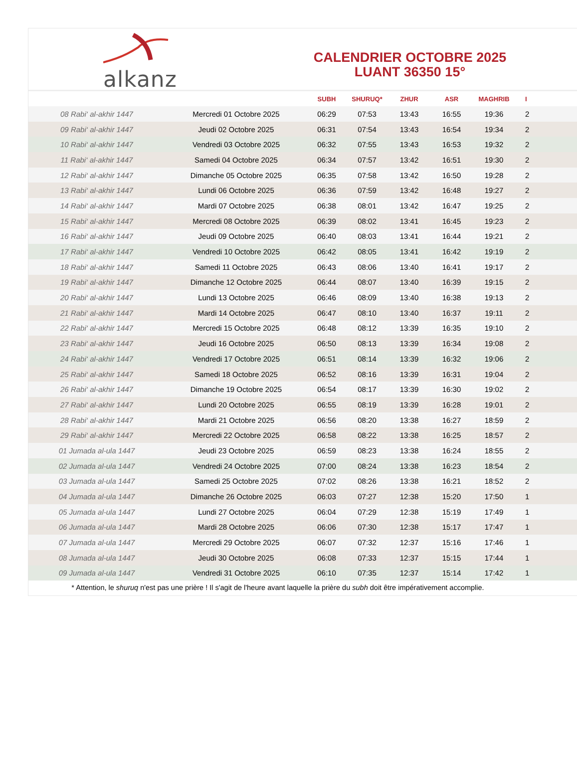alkanz
CALENDRIER OCTOBRE 2025
LUANT 36350 15°
| | | SUBH | SHURUQ* | ZHUR | ASR | MAGHRIB | I |
| --- | --- | --- | --- | --- | --- | --- | --- |
| 08 Rabi‘ al-akhir 1447 | Mercredi 01 Octobre 2025 | 06:29 | 07:53 | 13:43 | 16:55 | 19:36 | 2 |
| 09 Rabi‘ al-akhir 1447 | Jeudi 02 Octobre 2025 | 06:31 | 07:54 | 13:43 | 16:54 | 19:34 | 2 |
| 10 Rabi‘ al-akhir 1447 | Vendredi 03 Octobre 2025 | 06:32 | 07:55 | 13:43 | 16:53 | 19:32 | 2 |
| 11 Rabi‘ al-akhir 1447 | Samedi 04 Octobre 2025 | 06:34 | 07:57 | 13:42 | 16:51 | 19:30 | 2 |
| 12 Rabi‘ al-akhir 1447 | Dimanche 05 Octobre 2025 | 06:35 | 07:58 | 13:42 | 16:50 | 19:28 | 2 |
| 13 Rabi‘ al-akhir 1447 | Lundi 06 Octobre 2025 | 06:36 | 07:59 | 13:42 | 16:48 | 19:27 | 2 |
| 14 Rabi‘ al-akhir 1447 | Mardi 07 Octobre 2025 | 06:38 | 08:01 | 13:42 | 16:47 | 19:25 | 2 |
| 15 Rabi‘ al-akhir 1447 | Mercredi 08 Octobre 2025 | 06:39 | 08:02 | 13:41 | 16:45 | 19:23 | 2 |
| 16 Rabi‘ al-akhir 1447 | Jeudi 09 Octobre 2025 | 06:40 | 08:03 | 13:41 | 16:44 | 19:21 | 2 |
| 17 Rabi‘ al-akhir 1447 | Vendredi 10 Octobre 2025 | 06:42 | 08:05 | 13:41 | 16:42 | 19:19 | 2 |
| 18 Rabi‘ al-akhir 1447 | Samedi 11 Octobre 2025 | 06:43 | 08:06 | 13:40 | 16:41 | 19:17 | 2 |
| 19 Rabi‘ al-akhir 1447 | Dimanche 12 Octobre 2025 | 06:44 | 08:07 | 13:40 | 16:39 | 19:15 | 2 |
| 20 Rabi‘ al-akhir 1447 | Lundi 13 Octobre 2025 | 06:46 | 08:09 | 13:40 | 16:38 | 19:13 | 2 |
| 21 Rabi‘ al-akhir 1447 | Mardi 14 Octobre 2025 | 06:47 | 08:10 | 13:40 | 16:37 | 19:11 | 2 |
| 22 Rabi‘ al-akhir 1447 | Mercredi 15 Octobre 2025 | 06:48 | 08:12 | 13:39 | 16:35 | 19:10 | 2 |
| 23 Rabi‘ al-akhir 1447 | Jeudi 16 Octobre 2025 | 06:50 | 08:13 | 13:39 | 16:34 | 19:08 | 2 |
| 24 Rabi‘ al-akhir 1447 | Vendredi 17 Octobre 2025 | 06:51 | 08:14 | 13:39 | 16:32 | 19:06 | 2 |
| 25 Rabi‘ al-akhir 1447 | Samedi 18 Octobre 2025 | 06:52 | 08:16 | 13:39 | 16:31 | 19:04 | 2 |
| 26 Rabi‘ al-akhir 1447 | Dimanche 19 Octobre 2025 | 06:54 | 08:17 | 13:39 | 16:30 | 19:02 | 2 |
| 27 Rabi‘ al-akhir 1447 | Lundi 20 Octobre 2025 | 06:55 | 08:19 | 13:39 | 16:28 | 19:01 | 2 |
| 28 Rabi‘ al-akhir 1447 | Mardi 21 Octobre 2025 | 06:56 | 08:20 | 13:38 | 16:27 | 18:59 | 2 |
| 29 Rabi‘ al-akhir 1447 | Mercredi 22 Octobre 2025 | 06:58 | 08:22 | 13:38 | 16:25 | 18:57 | 2 |
| 01 Jumada al-ula 1447 | Jeudi 23 Octobre 2025 | 06:59 | 08:23 | 13:38 | 16:24 | 18:55 | 2 |
| 02 Jumada al-ula 1447 | Vendredi 24 Octobre 2025 | 07:00 | 08:24 | 13:38 | 16:23 | 18:54 | 2 |
| 03 Jumada al-ula 1447 | Samedi 25 Octobre 2025 | 07:02 | 08:26 | 13:38 | 16:21 | 18:52 | 2 |
| 04 Jumada al-ula 1447 | Dimanche 26 Octobre 2025 | 06:03 | 07:27 | 12:38 | 15:20 | 17:50 | 1 |
| 05 Jumada al-ula 1447 | Lundi 27 Octobre 2025 | 06:04 | 07:29 | 12:38 | 15:19 | 17:49 | 1 |
| 06 Jumada al-ula 1447 | Mardi 28 Octobre 2025 | 06:06 | 07:30 | 12:38 | 15:17 | 17:47 | 1 |
| 07 Jumada al-ula 1447 | Mercredi 29 Octobre 2025 | 06:07 | 07:32 | 12:37 | 15:16 | 17:46 | 1 |
| 08 Jumada al-ula 1447 | Jeudi 30 Octobre 2025 | 06:08 | 07:33 | 12:37 | 15:15 | 17:44 | 1 |
| 09 Jumada al-ula 1447 | Vendredi 31 Octobre 2025 | 06:10 | 07:35 | 12:37 | 15:14 | 17:42 | 1 |
* Attention, le shuruq n'est pas une prière ! Il s'agit de l'heure avant laquelle la prière du subh doit être impérativement accomplie.